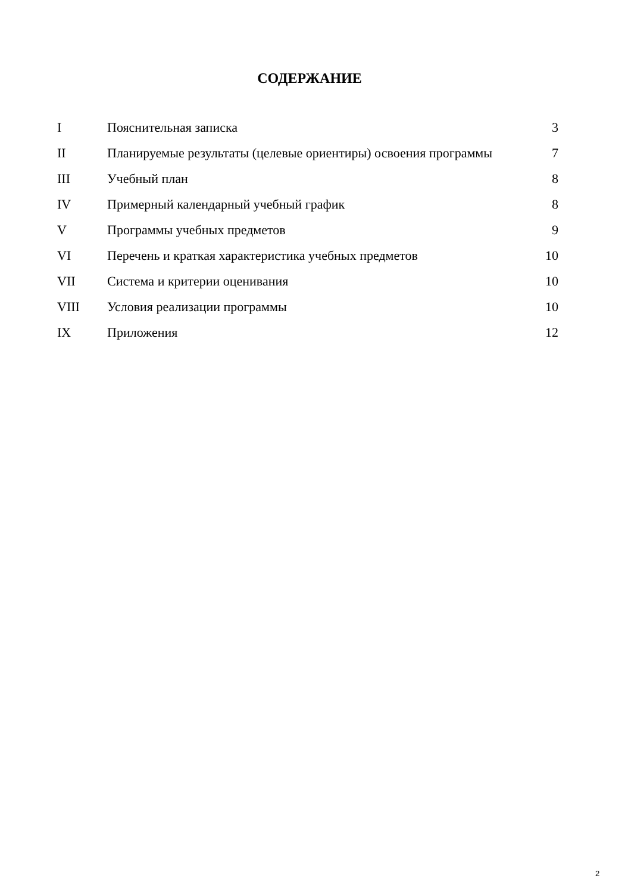СОДЕРЖАНИЕ
| I | Пояснительная записка | 3 |
| II | Планируемые результаты (целевые ориентиры) освоения программы | 7 |
| III | Учебный план | 8 |
| IV | Примерный календарный учебный график | 8 |
| V | Программы учебных предметов | 9 |
| VI | Перечень и краткая характеристика учебных предметов | 10 |
| VII | Система и критерии оценивания | 10 |
| VIII | Условия реализации программы | 10 |
| IX | Приложения | 12 |
2